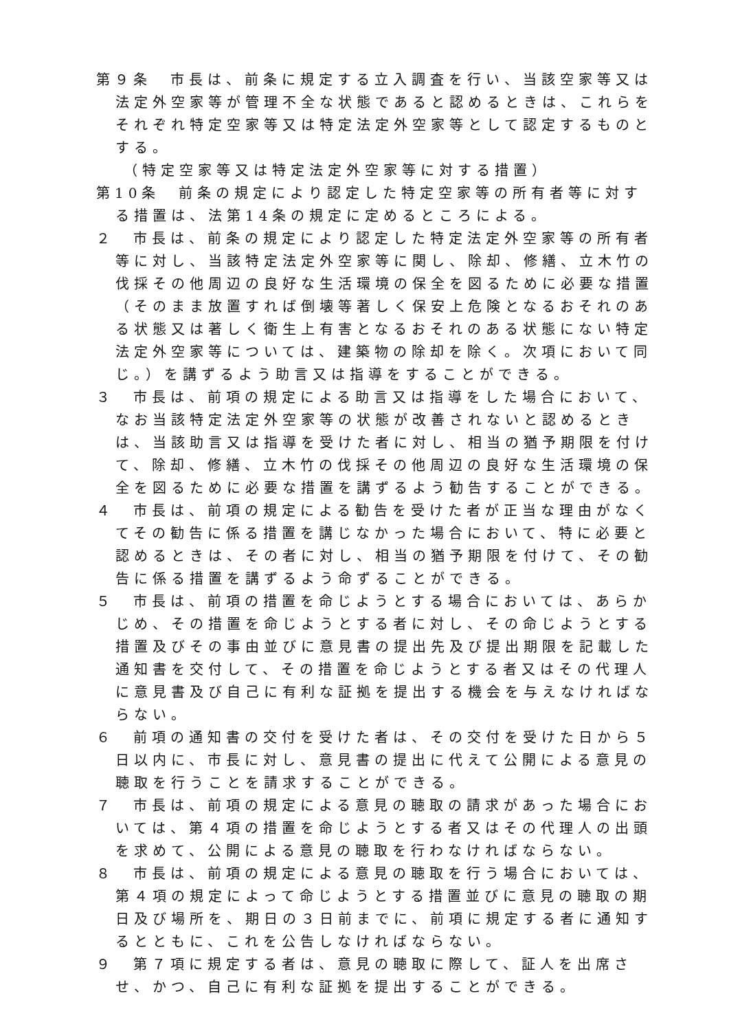第９条　市長は、前条に規定する立入調査を行い、当該空家等又は法定外空家等が管理不全な状態であると認めるときは、これらをそれぞれ特定空家等又は特定法定外空家等として認定するものとする。
（特定空家等又は特定法定外空家等に対する措置）
第10条　前条の規定により認定した特定空家等の所有者等に対する措置は、法第14条の規定に定めるところによる。
２　市長は、前条の規定により認定した特定法定外空家等の所有者等に対し、当該特定法定外空家等に関し、除却、修繕、立木竹の伐採その他周辺の良好な生活環境の保全を図るために必要な措置（そのまま放置すれば倒壊等著しく保安上危険となるおそれのある状態又は著しく衛生上有害となるおそれのある状態にない特定法定外空家等については、建築物の除却を除く。次項において同じ。）を講ずるよう助言又は指導をすることができる。
３　市長は、前項の規定による助言又は指導をした場合において、なお当該特定法定外空家等の状態が改善されないと認めるときは、当該助言又は指導を受けた者に対し、相当の猶予期限を付けて、除却、修繕、立木竹の伐採その他周辺の良好な生活環境の保全を図るために必要な措置を講ずるよう勧告することができる。
４　市長は、前項の規定による勧告を受けた者が正当な理由がなくてその勧告に係る措置を講じなかった場合において、特に必要と認めるときは、その者に対し、相当の猶予期限を付けて、その勧告に係る措置を講ずるよう命ずることができる。
５　市長は、前項の措置を命じようとする場合においては、あらかじめ、その措置を命じようとする者に対し、その命じようとする措置及びその事由並びに意見書の提出先及び提出期限を記載した通知書を交付して、その措置を命じようとする者又はその代理人に意見書及び自己に有利な証拠を提出する機会を与えなければならない。
６　前項の通知書の交付を受けた者は、その交付を受けた日から５日以内に、市長に対し、意見書の提出に代えて公開による意見の聴取を行うことを請求することができる。
７　市長は、前項の規定による意見の聴取の請求があった場合においては、第４項の措置を命じようとする者又はその代理人の出頭を求めて、公開による意見の聴取を行わなければならない。
８　市長は、前項の規定による意見の聴取を行う場合においては、第４項の規定によって命じようとする措置並びに意見の聴取の期日及び場所を、期日の３日前までに、前項に規定する者に通知するとともに、これを公告しなければならない。
９　第７項に規定する者は、意見の聴取に際して、証人を出席させ、かつ、自己に有利な証拠を提出することができる。